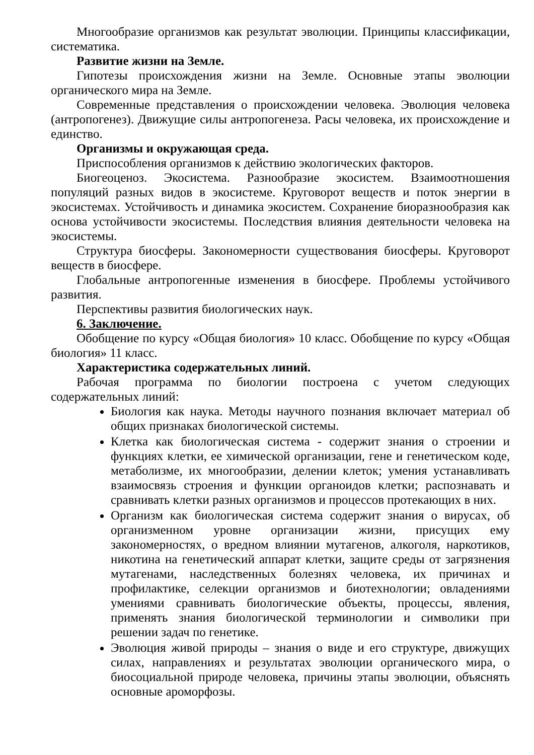Многообразие организмов как результат эволюции. Принципы классификации, систематика.
Развитие жизни на Земле.
Гипотезы происхождения жизни на Земле. Основные этапы эволюции органического мира на Земле.
Современные представления о происхождении человека. Эволюция человека (антропогенез). Движущие силы антропогенеза. Расы человека, их происхождение и единство.
Организмы и окружающая среда.
Приспособления организмов к действию экологических факторов.
Биогеоценоз. Экосистема. Разнообразие экосистем. Взаимоотношения популяций разных видов в экосистеме. Круговорот веществ и поток энергии в экосистемах. Устойчивость и динамика экосистем. Сохранение биоразнообразия как основа устойчивости экосистемы. Последствия влияния деятельности человека на экосистемы.
Структура биосферы. Закономерности существования биосферы. Круговорот веществ в биосфере.
Глобальные антропогенные изменения в биосфере. Проблемы устойчивого развития.
Перспективы развития биологических наук.
6. Заключение.
Обобщение по курсу «Общая биология» 10 класс. Обобщение по курсу «Общая биология» 11 класс.
Характеристика содержательных линий.
Рабочая программа по биологии построена с учетом следующих содержательных линий:
Биология как наука. Методы научного познания включает материал об общих признаках биологической системы.
Клетка как биологическая система - содержит знания о строении и функциях клетки, ее химической организации, гене и генетическом коде, метаболизме, их многообразии, делении клеток; умения устанавливать взаимосвязь строения и функции органоидов клетки; распознавать и сравнивать клетки разных организмов и процессов протекающих в них.
Организм как биологическая система содержит знания о вирусах, об организменном уровне организации жизни, присущих ему закономерностях, о вредном влиянии мутагенов, алкоголя, наркотиков, никотина на генетический аппарат клетки, защите среды от загрязнения мутагенами, наследственных болезнях человека, их причинах и профилактике, селекции организмов и биотехнологии; овладениями умениями сравнивать биологические объекты, процессы, явления, применять знания биологической терминологии и символики при решении задач по генетике.
Эволюция живой природы – знания о виде и его структуре, движущих силах, направлениях и результатах эволюции органического мира, о биосоциальной природе человека, причины этапы эволюции, объяснять основные ароморфозы.